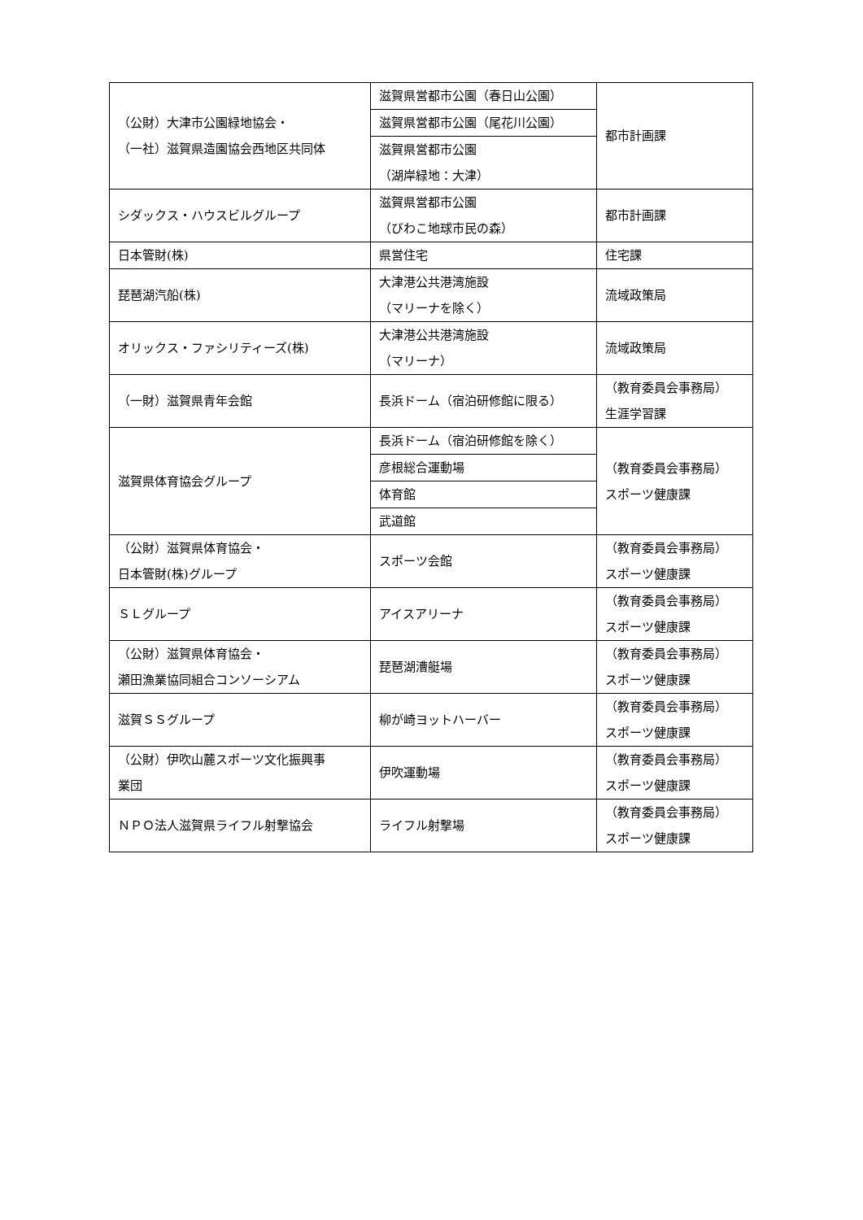| （公財）大津市公園緑地協会・ （一社）滋賀県造園協会西地区共同体 | 滋賀県営都市公園（春日山公園） | 都市計画課 |
| | 滋賀県営都市公園（尾花川公園） | |
| | 滋賀県営都市公園 （湖岸緑地：大津） | |
| シダックス・ハウスビルグループ | 滋賀県営都市公園 （びわこ地球市民の森） | 都市計画課 |
| 日本管財(株) | 県営住宅 | 住宅課 |
| 琵琶湖汽船(株) | 大津港公共港湾施設 （マリーナを除く） | 流域政策局 |
| オリックス・ファシリティーズ(株) | 大津港公共港湾施設 （マリーナ） | 流域政策局 |
| （一財）滋賀県青年会館 | 長浜ドーム（宿泊研修館に限る） | （教育委員会事務局） 生涯学習課 |
| 滋賀県体育協会グループ | 長浜ドーム（宿泊研修館を除く） | （教育委員会事務局） スポーツ健康課 |
| | 彦根総合運動場 | |
| | 体育館 | |
| | 武道館 | |
| （公財）滋賀県体育協会・ 日本管財(株)グループ | スポーツ会館 | （教育委員会事務局） スポーツ健康課 |
| ＳＬグループ | アイスアリーナ | （教育委員会事務局） スポーツ健康課 |
| （公財）滋賀県体育協会・ 瀬田漁業協同組合コンソーシアム | 琵琶湖漕艇場 | （教育委員会事務局） スポーツ健康課 |
| 滋賀ＳＳグループ | 柳が崎ヨットハーバー | （教育委員会事務局） スポーツ健康課 |
| （公財）伊吹山麓スポーツ文化振興事 業団 | 伊吹運動場 | （教育委員会事務局） スポーツ健康課 |
| ＮＰＯ法人滋賀県ライフル射撃協会 | ライフル射撃場 | （教育委員会事務局） スポーツ健康課 |